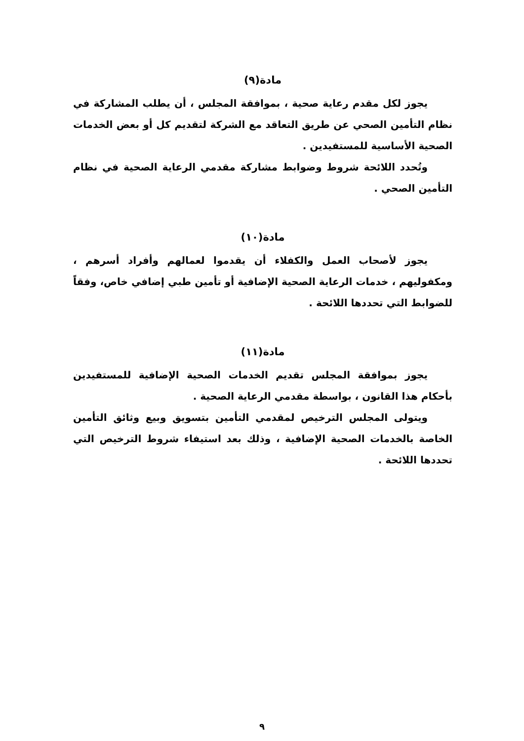مادة(٩)
يجوز لكل مقدم رعاية صحية ، بموافقة المجلس ، أن يطلب المشاركة في نظام التأمين الصحي عن طريق التعاقد مع الشركة لتقديم كل أو بعض الخدمات الصحية الأساسية للمستفيدين .
وتُحدد اللائحة شروط وضوابط مشاركة مقدمي الرعاية الصحية في نظام التأمين الصحي .
مادة(١٠)
يجوز لأصحاب العمل والكفلاء أن يقدموا لعمالهم وأفراد أسرهم ، ومكفوليهم ، خدمات الرعاية الصحية الإضافية أو تأمين طبي إضافي خاص، وفقاً للضوابط التي تحددها اللائحة .
مادة(١١)
يجوز بموافقة المجلس تقديم الخدمات الصحية الإضافية للمستفيدين بأحكام هذا القانون ، بواسطة مقدمي الرعاية الصحية .
ويتولى المجلس الترخيص لمقدمي التأمين بتسويق وبيع وثائق التأمين الخاصة بالخدمات الصحية الإضافية ، وذلك بعد استيفاء شروط الترخيص التي تحددها اللائحة .
٩